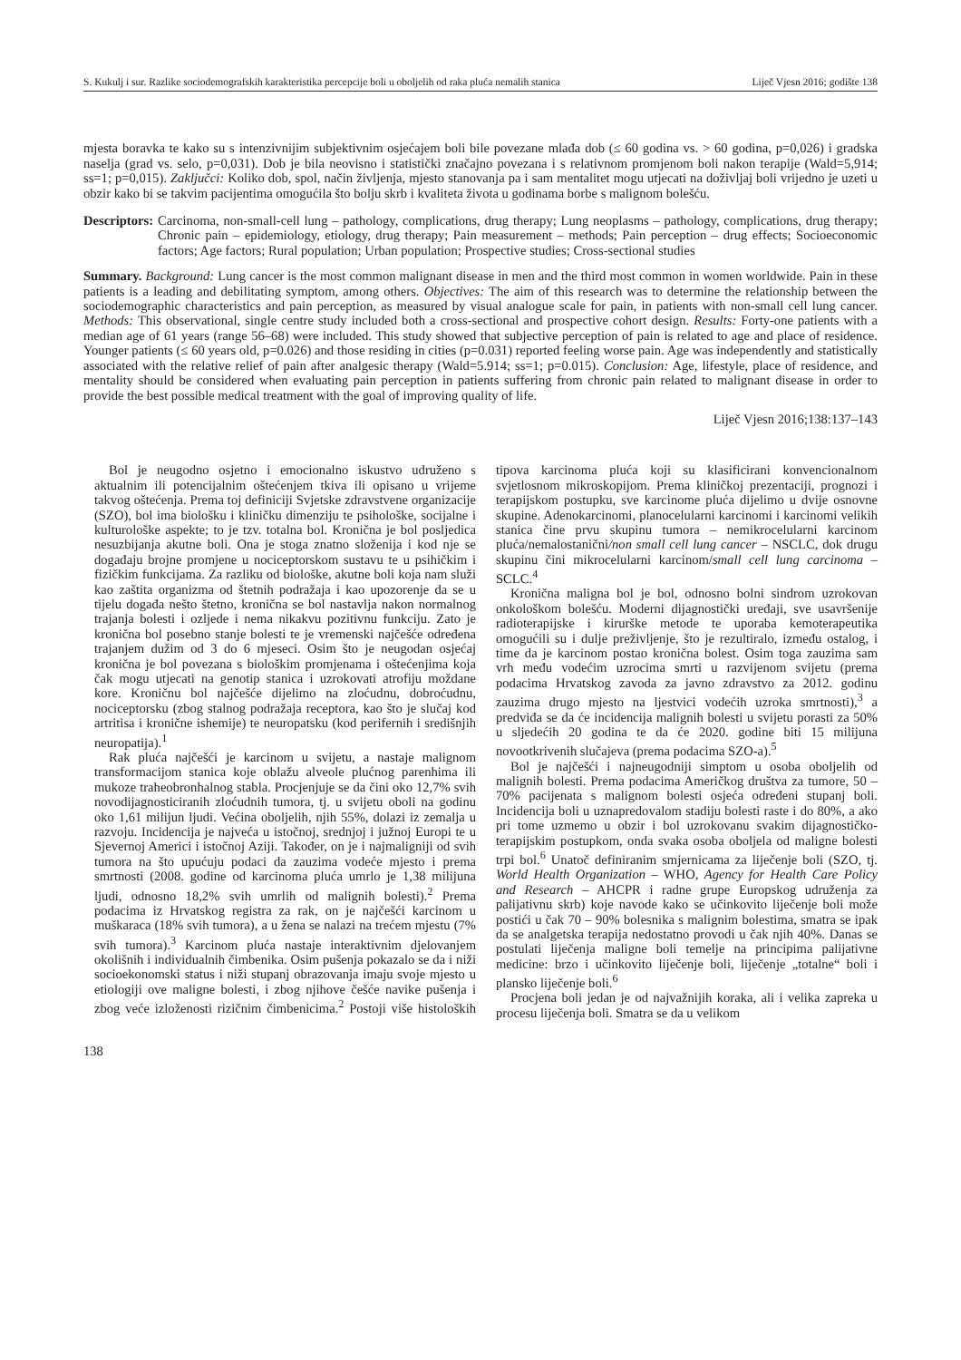S. Kukulj i sur. Razlike sociodemografskih karakteristika percepcije boli u oboljelih od raka pluća nemalih stanica Liječ Vjesn 2016; godište 138
mjesta boravka te kako su s intenzivnijim subjektivnim osjećajem boli bile povezane mlađa dob (≤ 60 godina vs. > 60 godina, p=0,026) i gradska naselja (grad vs. selo, p=0,031). Dob je bila neovisno i statistički značajno povezana i s relativnom promjenom boli nakon terapije (Wald=5,914; ss=1; p=0,015). Zaključci: Koliko dob, spol, način življenja, mjesto stanovanja pa i sam mentalitet mogu utjecati na doživljaj boli vrijedno je uzeti u obzir kako bi se takvim pacijentima omogućila što bolju skrb i kvaliteta života u godinama borbe s malignom bolešću.
Descriptors: Carcinoma, non-small-cell lung – pathology, complications, drug therapy; Lung neoplasms – pathology, complications, drug therapy; Chronic pain – epidemiology, etiology, drug therapy; Pain measurement – methods; Pain perception – drug effects; Socioeconomic factors; Age factors; Rural population; Urban population; Prospective studies; Cross-sectional studies
Summary. Background: Lung cancer is the most common malignant disease in men and the third most common in women worldwide. Pain in these patients is a leading and debilitating symptom, among others. Objectives: The aim of this research was to determine the relationship between the sociodemographic characteristics and pain perception, as measured by visual analogue scale for pain, in patients with non-small cell lung cancer. Methods: This observational, single centre study included both a cross-sectional and prospective cohort design. Results: Forty-one patients with a median age of 61 years (range 56–68) were included. This study showed that subjective perception of pain is related to age and place of residence. Younger patients (≤ 60 years old, p=0.026) and those residing in cities (p=0.031) reported feeling worse pain. Age was independently and statistically associated with the relative relief of pain after analgesic therapy (Wald=5.914; ss=1; p=0.015). Conclusion: Age, lifestyle, place of residence, and mentality should be considered when evaluating pain perception in patients suffering from chronic pain related to malignant disease in order to provide the best possible medical treatment with the goal of improving quality of life.
Liječ Vjesn 2016;138:137–143
Bol je neugodno osjetno i emocionalno iskustvo udruženo s aktualnim ili potencijalnim oštećenjem tkiva ili opisano u vrijeme takvog oštećenja. Prema toj definiciji Svjetske zdravstvene organizacije (SZO), bol ima biološku i kliničku dimenziju te psihološke, socijalne i kulturološke aspekte; to je tzv. totalna bol. Kronična je bol posljedica nesuzbijanja akutne boli. Ona je stoga znatno složenija i kod nje se događaju brojne promjene u nociceptorskom sustavu te u psihičkim i fizičkim funkcijama. Za razliku od biološke, akutne boli koja nam služi kao zaštita organizma od štetnih podražaja i kao upozorenje da se u tijelu događa nešto štetno, kronična se bol nastavlja nakon normalnog trajanja bolesti i ozljede i nema nikakvu pozitivnu funkciju. Zato je kronična bol posebno stanje bolesti te je vremenski najčešće određena trajanjem dužim od 3 do 6 mjeseci. Osim što je neugodan osjećaj kronična je bol povezana s biološkim promjenama i oštećenjima koja čak mogu utjecati na genotip stanica i uzrokovati atrofiju moždane kore. Kroničnu bol najčešće dijelimo na zloćudnu, dobroćudnu, nociceptorsku (zbog stalnog podražaja receptora, kao što je slučaj kod artritisa i kronične ishemije) te neuropatsku (kod perifernih i središnjih neuropatija).<sup>1</sup>
Rak pluća najčešći je karcinom u svijetu, a nastaje malignom transformacijom stanica koje oblažu alveole plućnog parenhima ili mukoze traheobronhalnog stabla. Procjenjuje se da čini oko 12,7% svih novodijagnosticiranih zloćudnih tumora, tj. u svijetu oboli na godinu oko 1,61 milijun ljudi. Većina oboljelih, njih 55%, dolazi iz zemalja u razvoju. Incidencija je najveća u istočnoj, srednjoj i južnoj Europi te u Sjevernoj Americi i istočnoj Aziji. Također, on je i najmaligniji od svih tumora na što upućuju podaci da zauzima vodeće mjesto i prema smrtnosti (2008. godine od karcinoma pluća umrlo je 1,38 milijuna ljudi, odnosno 18,2% svih umrlih od malignih bolesti).<sup>2</sup> Prema podacima iz Hrvatskog registra za rak, on je najčešći karcinom u muškaraca (18% svih tumora), a u žena se nalazi na trećem mjestu (7% svih tumora).<sup>3</sup> Karcinom pluća nastaje interaktivnim djelovanjem okolišnih i individualnih čimbenika. Osim pušenja pokazalo se da i niži socioekonomski status i niži stupanj obrazovanja imaju svoje mjesto u etiologiji ove maligne bolesti, i zbog njihove češće navike pušenja i zbog veće izloženosti rizičnim čimbenicima.<sup>2</sup> Postoji više histoloških tipova karcinoma pluća koji su klasificirani konvencionalnom svjetlosnom mikroskopijom. Prema kliničkoj prezentaciji, prognozi i terapijskom postupku, sve karcinome pluća dijelimo u dvije osnovne skupine. Adenokarcinomi, planocelularni karcinomi i karcinomi velikih stanica čine prvu skupinu tumora – nemikrocelularni karcinom pluća/nemalostanični/non small cell lung cancer – NSCLC, dok drugu skupinu čini mikrocelularni karcinom/small cell lung carcinoma – SCLC.<sup>4</sup>
Kronična maligna bol je bol, odnosno bolni sindrom uzrokovan onkološkom bolešću. Moderni dijagnostički uređaji, sve usavršenije radioterapijske i kirurške metode te uporaba kemoterapeutika omogućili su i dulje preživljenje, što je rezultiralo, između ostalog, i time da je karcinom postao kronična bolest. Osim toga zauzima sam vrh među vodećim uzrocima smrti u razvijenom svijetu (prema podacima Hrvatskog zavoda za javno zdravstvo za 2012. godinu zauzima drugo mjesto na ljestvici vodećih uzroka smrtnosti),<sup>3</sup> a predviđa se da će incidencija malignih bolesti u svijetu porasti za 50% u sljedećih 20 godina te da će 2020. godine biti 15 milijuna novootkrivenih slučajeva (prema podacima SZO-a).<sup>5</sup>
Bol je najčešći i najneugodniji simptom u osoba oboljelih od malignih bolesti. Prema podacima Američkog društva za tumore, 50 – 70% pacijenata s malignom bolesti osjeća određeni stupanj boli. Incidencija boli u uznapredovalom stadiju bolesti raste i do 80%, a ako pri tome uzmemo u obzir i bol uzrokovanu svakim dijagnostičko-terapijskim postupkom, onda svaka osoba oboljela od maligne bolesti trpi bol.<sup>6</sup> Unatoč definiranim smjernicama za liječenje boli (SZO, tj. World Health Organization – WHO, Agency for Health Care Policy and Research – AHCPR i radne grupe Europskog udruženja za palijativnu skrb) koje navode kako se učinkovito liječenje boli može postići u čak 70 – 90% bolesnika s malignim bolestima, smatra se ipak da se analgetska terapija nedostatno provodi u čak njih 40%. Danas se postulati liječenja maligne boli temelje na principima palijativne medicine: brzo i učinkovito liječenje boli, liječenje „totalne“ boli i plansko liječenje boli.<sup>6</sup>
Procjena boli jedan je od najvažnijih koraka, ali i velika zapreka u procesu liječenja boli. Smatra se da u velikom
138